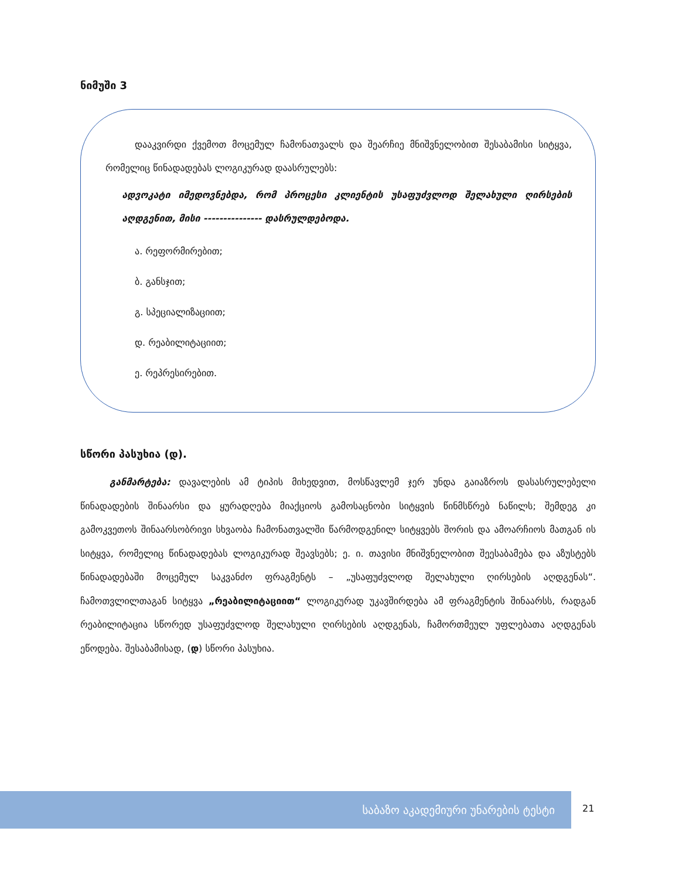ნიმუში 3
დააკვირდი ქვემოთ მოცემულ ჩამონათვალს და შეარჩიე მნიშვნელობით შესაბამისი სიტყვა, რომელიც წინადადებას ლოგიკურად დაასრულებს:
ადვოკატი იმედოვნებდა, რომ პროცესი კლიენტის უსაფუძვლოდ შელახული ღირსების აღდგენით, მისი --------------- დასრულდებოდა.
ა. რეფორმირებით;
ბ. განსჯით;
გ. სპეციალიზაციით;
დ. რეაბილიტაციით;
ე. რეპრესირებით.
სწორი პასუხია (დ).
განმარტება: დავალების ამ ტიპის მიხედვით, მოსწავლემ ჯერ უნდა გაიაზროს დასასრულებელი წინადადების შინაარსი და ყურადღება მიაქციოს გამოსაცნობი სიტყვის წინმსწრებ ნაწილს; შემდეგ კი გამოკვეთოს შინაარსობრივი სხვაობა ჩამონათვალში წარმოდგენილ სიტყვებს შორის და ამოარჩიოს მათგან ის სიტყვა, რომელიც წინადადებას ლოგიკურად შეავსებს; ე. ი. თავისი მნიშვნელობით შეესაბამება და აზუსტებს წინადადებაში მოცემულ საკვანძო ფრაგმენტს – „უსაფუძვლოდ შელახული ღირსების აღდგენას“. ჩამოთვლილთაგან სიტყვა „რეაბილიტაციით“ ლოგიკურად უკავშირდება ამ ფრაგმენტის შინაარსს, რადგან რეაბილიტაცია სწორედ უსაფუძვლოდ შელახული ღირსების აღდგენას, ჩამორთმეულ უფლებათა აღდგენას ეწოდება. შესაბამისად, (დ) სწორი პასუხია.
საბაზო აკადემიური უნარების ტესტი
21